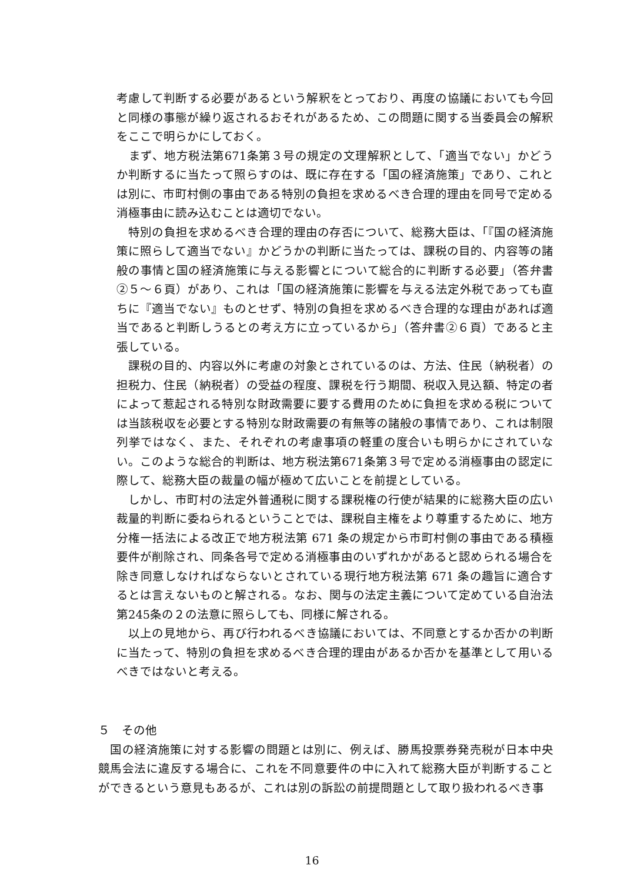考慮して判断する必要があるという解釈をとっており、再度の協議においても今回と同様の事態が繰り返されるおそれがあるため、この問題に関する当委員会の解釈をここで明らかにしておく。
　まず、地方税法第671条第３号の規定の文理解釈として、「適当でない」かどうか判断するに当たって照らすのは、既に存在する「国の経済施策」であり、これとは別に、市町村側の事由である特別の負担を求めるべき合理的理由を同号で定める消極事由に読み込むことは適切でない。
　特別の負担を求めるべき合理的理由の存否について、総務大臣は、「『国の経済施策に照らして適当でない』かどうかの判断に当たっては、課税の目的、内容等の諸般の事情と国の経済施策に与える影響とについて総合的に判断する必要」（答弁書②５～６頁）があり、これは「国の経済施策に影響を与える法定外税であっても直ちに『適当でない』ものとせず、特別の負担を求めるべき合理的な理由があれば適当であると判断しうるとの考え方に立っているから」（答弁書②６頁）であると主張している。
　課税の目的、内容以外に考慮の対象とされているのは、方法、住民（納税者）の担税力、住民（納税者）の受益の程度、課税を行う期間、税収入見込額、特定の者によって惹起される特別な財政需要に要する費用のために負担を求める税については当該税収を必要とする特別な財政需要の有無等の諸般の事情であり、これは制限列挙ではなく、また、それぞれの考慮事項の軽重の度合いも明らかにされていない。このような総合的判断は、地方税法第671条第３号で定める消極事由の認定に際して、総務大臣の裁量の幅が極めて広いことを前提としている。
　しかし、市町村の法定外普通税に関する課税権の行使が結果的に総務大臣の広い裁量的判断に委ねられるということでは、課税自主権をより尊重するために、地方分権一括法による改正で地方税法第 671 条の規定から市町村側の事由である積極要件が削除され、同条各号で定める消極事由のいずれかがあると認められる場合を除き同意しなければならないとされている現行地方税法第 671 条の趣旨に適合するとは言えないものと解される。なお、関与の法定主義について定めている自治法第245条の２の法意に照らしても、同様に解される。
　以上の見地から、再び行われるべき協議においては、不同意とするか否かの判断に当たって、特別の負担を求めるべき合理的理由があるか否かを基準として用いるべきではないと考える。
５　その他
　国の経済施策に対する影響の問題とは別に、例えば、勝馬投票券発売税が日本中央競馬会法に違反する場合に、これを不同意要件の中に入れて総務大臣が判断することができるという意見もあるが、これは別の訴訟の前提問題として取り扱われるべき事
16